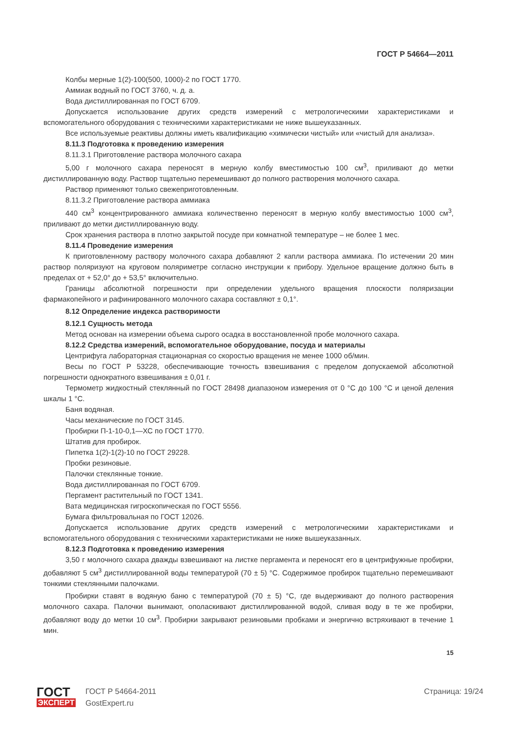ГОСТ Р 54664—2011
Колбы мерные 1(2)-100(500, 1000)-2 по ГОСТ 1770.
Аммиак водный по ГОСТ 3760, ч. д. а.
Вода дистиллированная по ГОСТ 6709.
Допускается использование других средств измерений с метрологическими характеристиками и вспомогательного оборудования с техническими характеристиками не ниже вышеуказанных.
Все используемые реактивы должны иметь квалификацию «химически чистый» или «чистый для анализа».
8.11.3 Подготовка к проведению измерения
8.11.3.1 Приготовление раствора молочного сахара
5,00 г молочного сахара переносят в мерную колбу вместимостью 100 см<sup>3</sup>, приливают до метки дистиллированную воду. Раствор тщательно перемешивают до полного растворения молочного сахара.
Раствор применяют только свежеприготовленным.
8.11.3.2 Приготовление раствора аммиака
440 см<sup>3</sup> концентрированного аммиака количественно переносят в мерную колбу вместимостью 1000 см<sup>3</sup>, приливают до метки дистиллированную воду.
Срок хранения раствора в плотно закрытой посуде при комнатной температуре – не более 1 мес.
8.11.4 Проведение измерения
К приготовленному раствору молочного сахара добавляют 2 капли раствора аммиака. По истечении 20 мин раствор поляризуют на круговом поляриметре согласно инструкции к прибору. Удельное вращение должно быть в пределах от + 52,0° до + 53,5° включительно.
Границы абсолютной погрешности при определении удельного вращения плоскости поляризации фармакопейного и рафинированного молочного сахара составляют ± 0,1°.
8.12 Определение индекса растворимости
8.12.1 Сущность метода
Метод основан на измерении объема сырого осадка в восстановленной пробе молочного сахара.
8.12.2 Средства измерений, вспомогательное оборудование, посуда и материалы
Центрифуга лабораторная стационарная со скоростью вращения не менее 1000 об/мин.
Весы по ГОСТ Р 53228, обеспечивающие точность взвешивания с пределом допускаемой абсолютной погрешности однократного взвешивания ± 0,01 г.
Термометр жидкостный стеклянный по ГОСТ 28498 диапазоном измерения от 0 °С до 100 °С и ценой деления шкалы 1 °С.
Баня водяная.
Часы механические по ГОСТ 3145.
Пробирки П-1-10-0,1—ХС по ГОСТ 1770.
Штатив для пробирок.
Пипетка 1(2)-1(2)-10 по ГОСТ 29228.
Пробки резиновые.
Палочки стеклянные тонкие.
Вода дистиллированная по ГОСТ 6709.
Пергамент растительный по ГОСТ 1341.
Вата медицинская гигроскопическая по ГОСТ 5556.
Бумага фильтровальная по ГОСТ 12026.
Допускается использование других средств измерений с метрологическими характеристиками и вспомогательного оборудования с техническими характеристиками не ниже вышеуказанных.
8.12.3 Подготовка к проведению измерения
3,50 г молочного сахара дважды взвешивают на листке пергамента и переносят его в центрифужные пробирки, добавляют 5 см<sup>3</sup> дистиллированной воды температурой (70 ± 5) °С. Содержимое пробирок тщательно перемешивают тонкими стеклянными палочками.
Пробирки ставят в водяную баню с температурой (70 ± 5) °С, где выдерживают до полного растворения молочного сахара. Палочки вынимают, ополаскивают дистиллированной водой, сливая воду в те же пробирки, добавляют воду до метки 10 см<sup>3</sup>. Пробирки закрывают резиновыми пробками и энергично встряхивают в течение 1 мин.
15
ГОСТ
ЭКСПЕРТ
ГОСТ Р 54664-2011
GostExpert.ru
Страница: 19/24